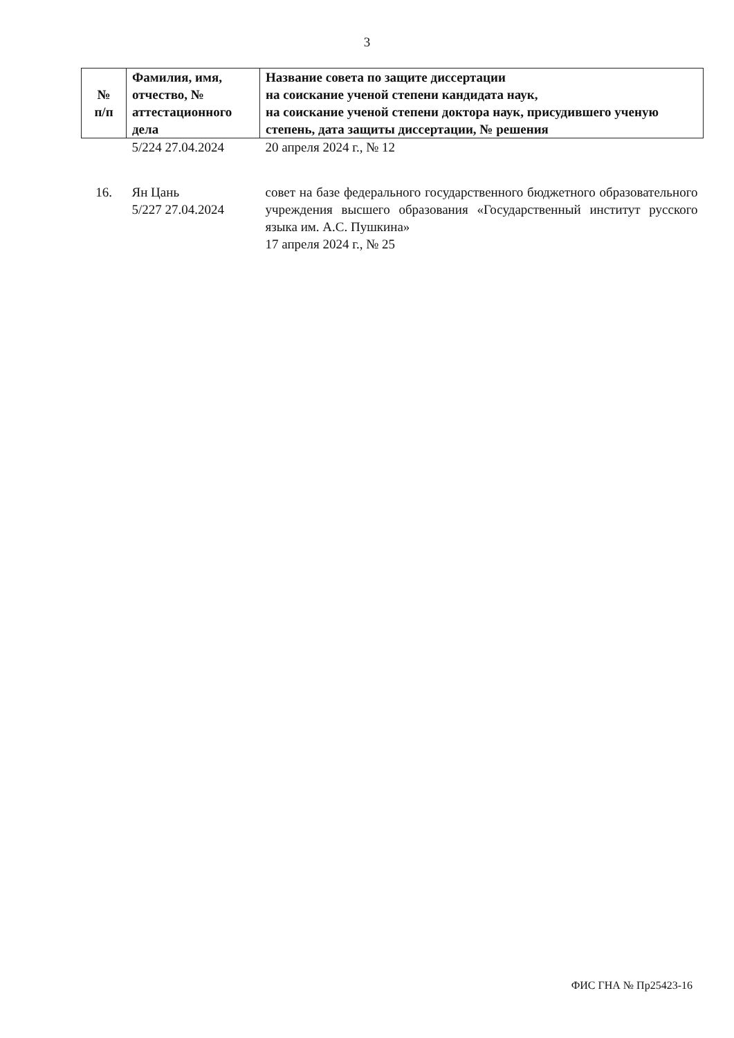3
| № п/п | Фамилия, имя, отчество, № аттестационного дела | Название совета по защите диссертации на соискание ученой степени кандидата наук, на соискание ученой степени доктора наук, присудившего ученую степень, дата защиты диссертации, № решения |
| --- | --- | --- |
| | 5/224 27.04.2024 | 20 апреля 2024 г., № 12 |
| 16. | Ян Цань 5/227 27.04.2024 | совет на базе федерального государственного бюджетного образовательного учреждения высшего образования «Государственный институт русского языка им. А.С. Пушкина» 17 апреля 2024 г., № 25 |
ФИС ГНА № Пр25423-16